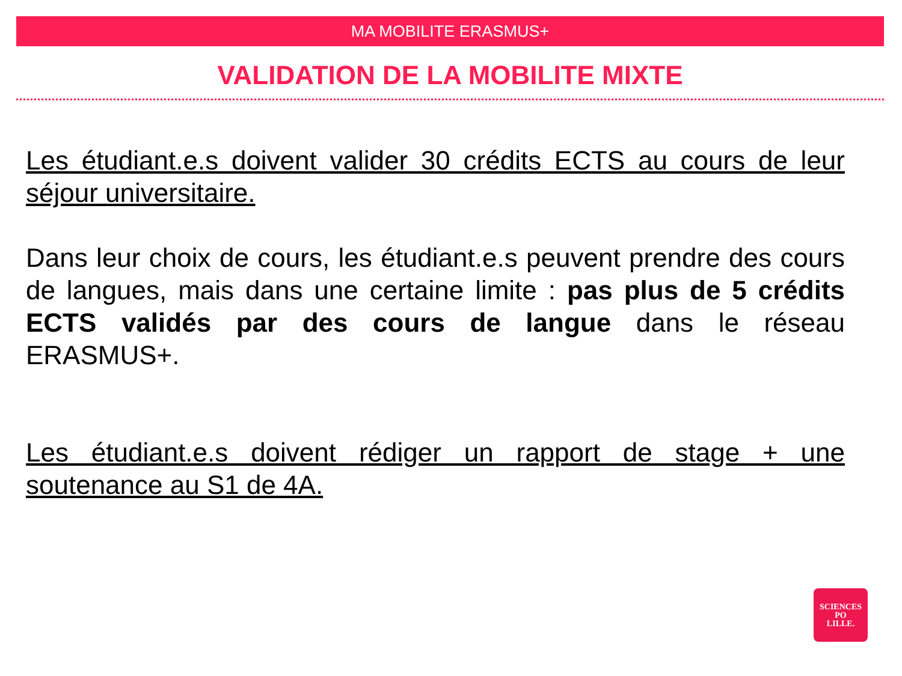MA MOBILITE ERASMUS+
VALIDATION DE LA MOBILITE MIXTE
Les étudiant.e.s doivent valider 30 crédits ECTS au cours de leur séjour universitaire.
Dans leur choix de cours, les étudiant.e.s peuvent prendre des cours de langues, mais dans une certaine limite : pas plus de 5 crédits ECTS validés par des cours de langue dans le réseau ERASMUS+.
Les étudiant.e.s doivent rédiger un rapport de stage + une soutenance au S1 de 4A.
SCIENCES
PO
LILLE.